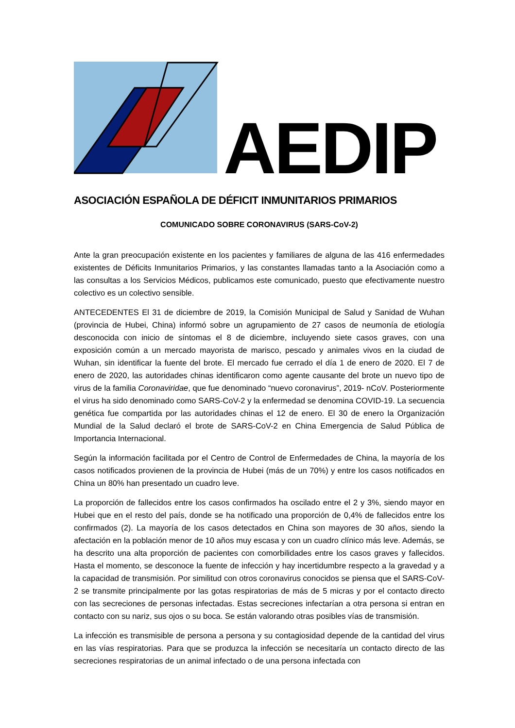AEDIP
ASOCIACIÓN ESPAÑOLA DE DÉFICIT INMUNITARIOS PRIMARIOS
COMUNICADO SOBRE CORONAVIRUS (SARS-CoV-2)
Ante la gran preocupación existente en los pacientes y familiares de alguna de las 416 enfermedades existentes de Déficits Inmunitarios Primarios, y las constantes llamadas tanto a la Asociación como a las consultas a los Servicios Médicos, publicamos este comunicado, puesto que efectivamente nuestro colectivo es un colectivo sensible.
ANTECEDENTES El 31 de diciembre de 2019, la Comisión Municipal de Salud y Sanidad de Wuhan (provincia de Hubei, China) informó sobre un agrupamiento de 27 casos de neumonía de etiología desconocida con inicio de síntomas el 8 de diciembre, incluyendo siete casos graves, con una exposición común a un mercado mayorista de marisco, pescado y animales vivos en la ciudad de Wuhan, sin identificar la fuente del brote. El mercado fue cerrado el día 1 de enero de 2020. El 7 de enero de 2020, las autoridades chinas identificaron como agente causante del brote un nuevo tipo de virus de la familia Coronaviridae, que fue denominado “nuevo coronavirus”, 2019- nCoV. Posteriormente el virus ha sido denominado como SARS-CoV-2 y la enfermedad se denomina COVID-19. La secuencia genética fue compartida por las autoridades chinas el 12 de enero. El 30 de enero la Organización Mundial de la Salud declaró el brote de SARS-CoV-2 en China Emergencia de Salud Pública de Importancia Internacional.
Según la información facilitada por el Centro de Control de Enfermedades de China, la mayoría de los casos notificados provienen de la provincia de Hubei (más de un 70%) y entre los casos notificados en China un 80% han presentado un cuadro leve.
La proporción de fallecidos entre los casos confirmados ha oscilado entre el 2 y 3%, siendo mayor en Hubei que en el resto del país, donde se ha notificado una proporción de 0,4% de fallecidos entre los confirmados (2). La mayoría de los casos detectados en China son mayores de 30 años, siendo la afectación en la población menor de 10 años muy escasa y con un cuadro clínico más leve. Además, se ha descrito una alta proporción de pacientes con comorbilidades entre los casos graves y fallecidos. Hasta el momento, se desconoce la fuente de infección y hay incertidumbre respecto a la gravedad y a la capacidad de transmisión. Por similitud con otros coronavirus conocidos se piensa que el SARS-CoV-2 se transmite principalmente por las gotas respiratorias de más de 5 micras y por el contacto directo con las secreciones de personas infectadas. Estas secreciones infectarían a otra persona si entran en contacto con su nariz, sus ojos o su boca. Se están valorando otras posibles vías de transmisión.
La infección es transmisible de persona a persona y su contagiosidad depende de la cantidad del virus en las vías respiratorias. Para que se produzca la infección se necesitaría un contacto directo de las secreciones respiratorias de un animal infectado o de una persona infectada con